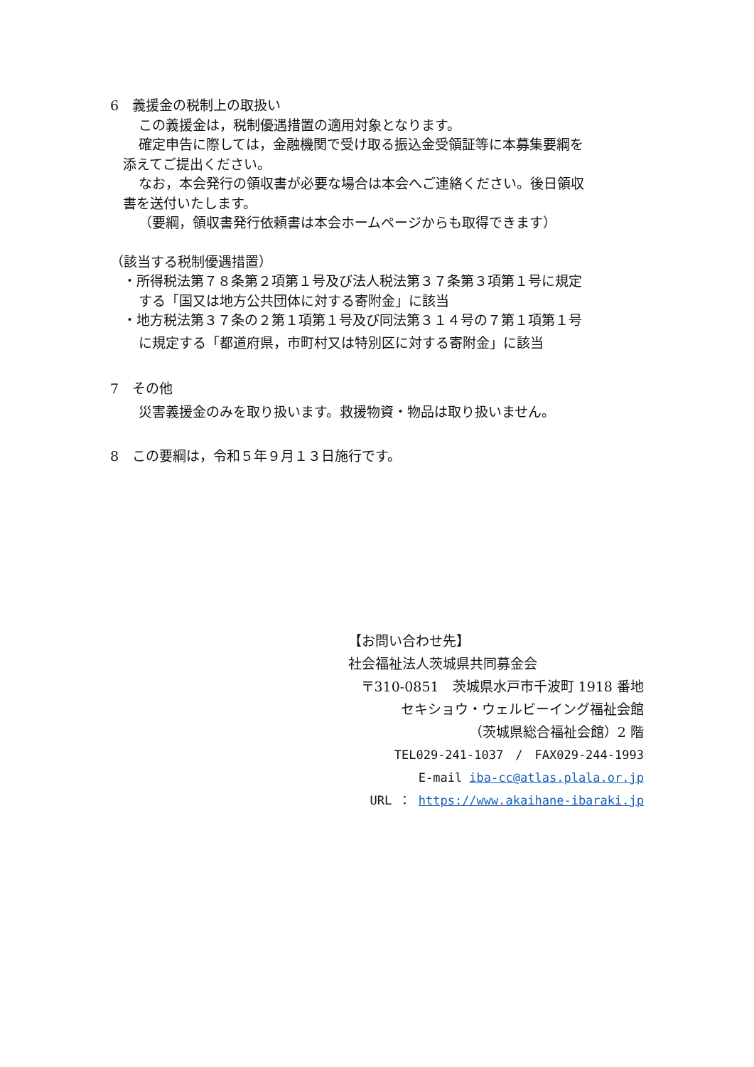6　義援金の税制上の取扱い
この義援金は，税制優遇措置の適用対象となります。
確定申告に際しては，金融機関で受け取る振込金受領証等に本募集要綱を
添えてご提出ください。
なお，本会発行の領収書が必要な場合は本会へご連絡ください。後日領収
書を送付いたします。
（要綱，領収書発行依頼書は本会ホームページからも取得できます）
（該当する税制優遇措置）
・所得税法第７８条第２項第１号及び法人税法第３７条第３項第１号に規定
する「国又は地方公共団体に対する寄附金」に該当
・地方税法第３７条の２第１項第１号及び同法第３１４号の７第１項第１号
に規定する「都道府県，市町村又は特別区に対する寄附金」に該当
7　その他
災害義援金のみを取り扱います。救援物資・物品は取り扱いません。
8　この要綱は，令和５年９月１３日施行です。
【お問い合わせ先】
社会福祉法人茨城県共同募金会
〒310-0851　茨城県水戸市千波町 1918 番地
セキショウ・ウェルビーイング福祉会館
（茨城県総合福祉会館）2 階
TEL029-241-1037　/　FAX029-244-1993
E-mail iba-cc@atlas.plala.or.jp
URL ： https://www.akaihane-ibaraki.jp